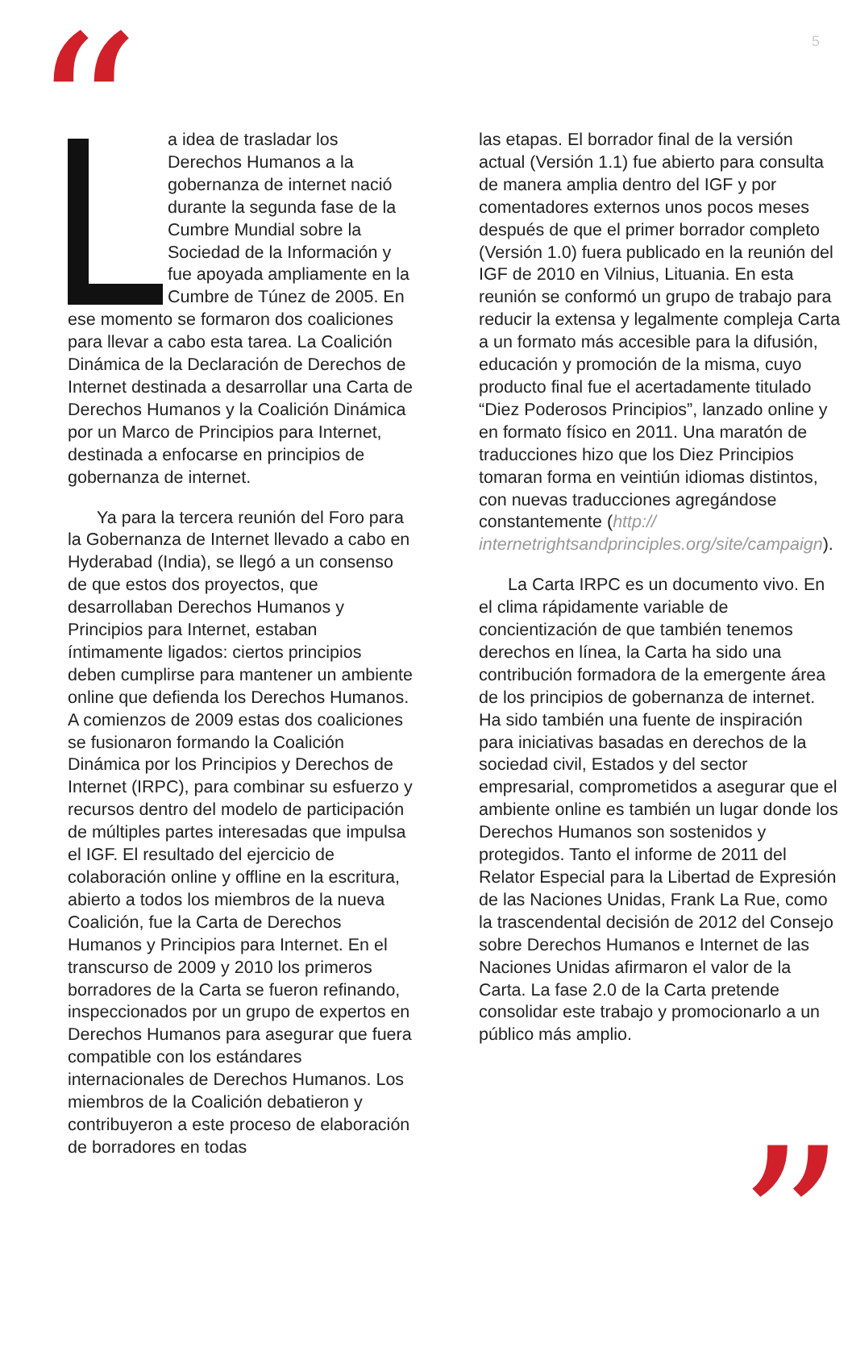5 “
La idea de trasladar los Derechos Humanos a la gobernanza de internet nació durante la segunda fase de la Cumbre Mundial sobre la Sociedad de la Información y fue apoyada ampliamente en la Cumbre de Túnez de 2005. En ese momento se formaron dos coaliciones para llevar a cabo esta tarea. La Coalición Dinámica de la Declaración de Derechos de Internet destinada a desarrollar una Carta de Derechos Humanos y la Coalición Dinámica por un Marco de Principios para Internet, destinada a enfocarse en principios de gobernanza de internet.
Ya para la tercera reunión del Foro para la Gobernanza de Internet llevado a cabo en Hyderabad (India), se llegó a un consenso de que estos dos proyectos, que desarrollaban Derechos Humanos y Principios para Internet, estaban íntimamente ligados: ciertos principios deben cumplirse para mantener un ambiente online que defienda los Derechos Humanos. A comienzos de 2009 estas dos coaliciones se fusionaron formando la Coalición Dinámica por los Principios y Derechos de Internet (IRPC), para combinar su esfuerzo y recursos dentro del modelo de participación de múltiples partes interesadas que impulsa el IGF. El resultado del ejercicio de colaboración online y offline en la escritura, abierto a todos los miembros de la nueva Coalición, fue la Carta de Derechos Humanos y Principios para Internet. En el transcurso de 2009 y 2010 los primeros borradores de la Carta se fueron refinando, inspeccionados por un grupo de expertos en Derechos Humanos para asegurar que fuera compatible con los estándares internacionales de Derechos Humanos. Los miembros de la Coalición debatieron y contribuyeron a este proceso de elaboración de borradores en todas
las etapas. El borrador final de la versión actual (Versión 1.1) fue abierto para consulta de manera amplia dentro del IGF y por comentadores externos unos pocos meses después de que el primer borrador completo (Versión 1.0) fuera publicado en la reunión del IGF de 2010 en Vilnius, Lituania. En esta reunión se conformó un grupo de trabajo para reducir la extensa y legalmente compleja Carta a un formato más accesible para la difusión, educación y promoción de la misma, cuyo producto final fue el acertadamente titulado “Diez Poderosos Principios”, lanzado online y en formato físico en 2011. Una maratón de traducciones hizo que los Diez Principios tomaran forma en veintiún idiomas distintos, con nuevas traducciones agregándose constantemente (http:// internetrightsandprinciples.org/site/campaign).
La Carta IRPC es un documento vivo. En el clima rápidamente variable de concientización de que también tenemos derechos en línea, la Carta ha sido una contribución formadora de la emergente área de los principios de gobernanza de internet. Ha sido también una fuente de inspiración para iniciativas basadas en derechos de la sociedad civil, Estados y del sector empresarial, comprometidos a asegurar que el ambiente online es también un lugar donde los Derechos Humanos son sostenidos y protegidos. Tanto el informe de 2011 del Relator Especial para la Libertad de Expresión de las Naciones Unidas, Frank La Rue, como la trascendental decisión de 2012 del Consejo sobre Derechos Humanos e Internet de las Naciones Unidas afirmaron el valor de la Carta. La fase 2.0 de la Carta pretende consolidar este trabajo y promocionarlo a un público más amplio.
”